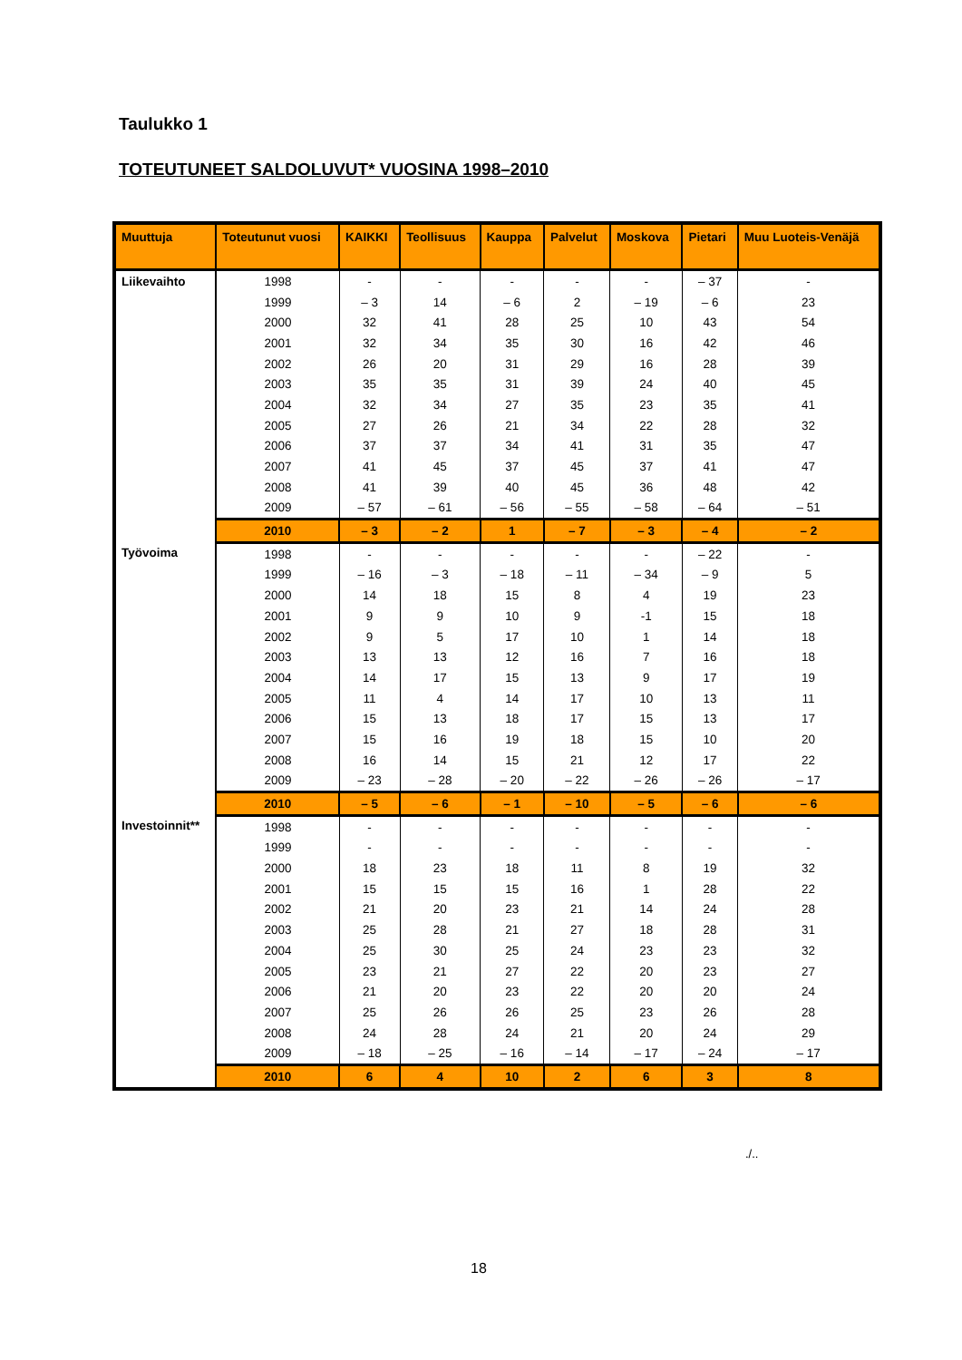Taulukko 1
TOTEUTUNEET SALDOLUVUT* VUOSINA 1998–2010
| Muuttuja | Toteutunut vuosi | KAIKKI | Teollisuus | Kauppa | Palvelut | Moskova | Pietari | Muu Luoteis-Venäjä |
| --- | --- | --- | --- | --- | --- | --- | --- | --- |
| Liikevaihto | 1998 | - | - | - | - | - | – 37 | - |
| | 1999 | – 3 | 14 | – 6 | 2 | – 19 | – 6 | 23 |
| | 2000 | 32 | 41 | 28 | 25 | 10 | 43 | 54 |
| | 2001 | 32 | 34 | 35 | 30 | 16 | 42 | 46 |
| | 2002 | 26 | 20 | 31 | 29 | 16 | 28 | 39 |
| | 2003 | 35 | 35 | 31 | 39 | 24 | 40 | 45 |
| | 2004 | 32 | 34 | 27 | 35 | 23 | 35 | 41 |
| | 2005 | 27 | 26 | 21 | 34 | 22 | 28 | 32 |
| | 2006 | 37 | 37 | 34 | 41 | 31 | 35 | 47 |
| | 2007 | 41 | 45 | 37 | 45 | 37 | 41 | 47 |
| | 2008 | 41 | 39 | 40 | 45 | 36 | 48 | 42 |
| | 2009 | – 57 | – 61 | – 56 | – 55 | – 58 | – 64 | – 51 |
| | 2010 | – 3 | – 2 | 1 | – 7 | – 3 | – 4 | – 2 |
| Työvoima | 1998 | - | - | - | - | - | – 22 | - |
| | 1999 | – 16 | – 3 | – 18 | – 11 | – 34 | – 9 | 5 |
| | 2000 | 14 | 18 | 15 | 8 | 4 | 19 | 23 |
| | 2001 | 9 | 9 | 10 | 9 | -1 | 15 | 18 |
| | 2002 | 9 | 5 | 17 | 10 | 1 | 14 | 18 |
| | 2003 | 13 | 13 | 12 | 16 | 7 | 16 | 18 |
| | 2004 | 14 | 17 | 15 | 13 | 9 | 17 | 19 |
| | 2005 | 11 | 4 | 14 | 17 | 10 | 13 | 11 |
| | 2006 | 15 | 13 | 18 | 17 | 15 | 13 | 17 |
| | 2007 | 15 | 16 | 19 | 18 | 15 | 10 | 20 |
| | 2008 | 16 | 14 | 15 | 21 | 12 | 17 | 22 |
| | 2009 | – 23 | – 28 | – 20 | – 22 | – 26 | – 26 | – 17 |
| | 2010 | – 5 | – 6 | – 1 | – 10 | – 5 | – 6 | – 6 |
| Investoinnit** | 1998 | - | - | - | - | - | - | - |
| | 1999 | - | - | - | - | - | - | - |
| | 2000 | 18 | 23 | 18 | 11 | 8 | 19 | 32 |
| | 2001 | 15 | 15 | 15 | 16 | 1 | 28 | 22 |
| | 2002 | 21 | 20 | 23 | 21 | 14 | 24 | 28 |
| | 2003 | 25 | 28 | 21 | 27 | 18 | 28 | 31 |
| | 2004 | 25 | 30 | 25 | 24 | 23 | 23 | 32 |
| | 2005 | 23 | 21 | 27 | 22 | 20 | 23 | 27 |
| | 2006 | 21 | 20 | 23 | 22 | 20 | 20 | 24 |
| | 2007 | 25 | 26 | 26 | 25 | 23 | 26 | 28 |
| | 2008 | 24 | 28 | 24 | 21 | 20 | 24 | 29 |
| | 2009 | – 18 | – 25 | – 16 | – 14 | – 17 | – 24 | – 17 |
| | 2010 | 6 | 4 | 10 | 2 | 6 | 3 | 8 |
./..
18